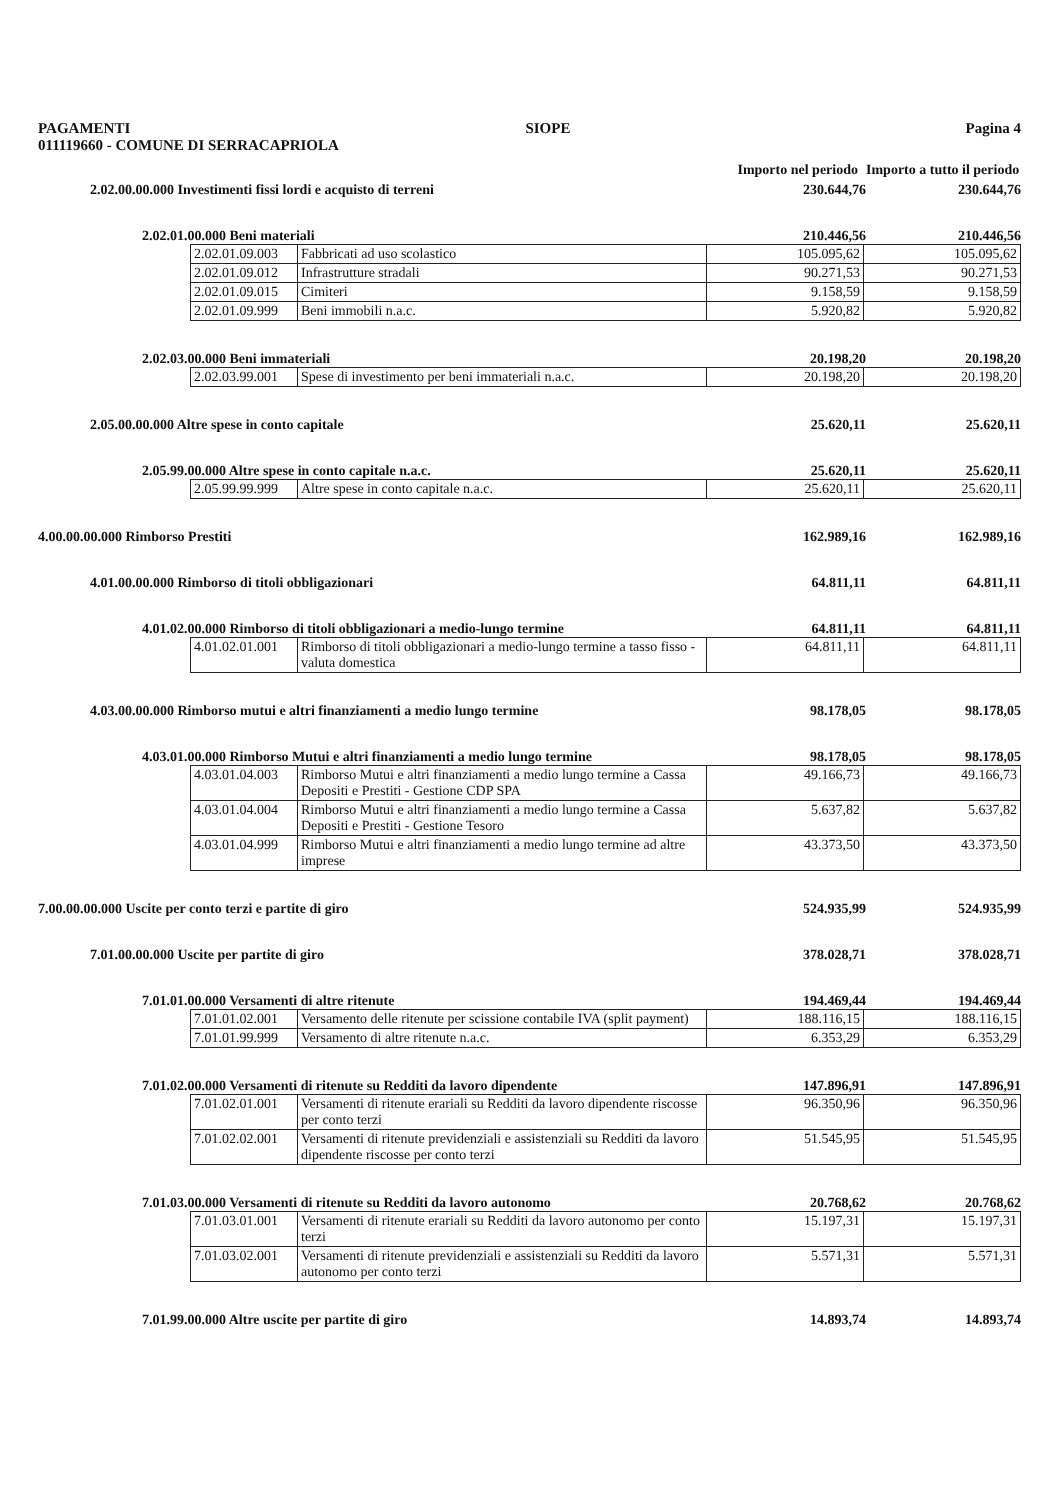PAGAMENTI SIOPE Pagina 4
011119660 - COMUNE DI SERRACAPRIOLA
Importo nel periodo Importo a tutto il periodo
2.02.00.00.000 Investimenti fissi lordi e acquisto di terreni 230.644,76 230.644,76
2.02.01.00.000 Beni materiali 210.446,56 210.446,56
| 2.02.01.09.003 | Fabbricati ad uso scolastico | 105.095,62 | 105.095,62 |
| 2.02.01.09.012 | Infrastrutture stradali | 90.271,53 | 90.271,53 |
| 2.02.01.09.015 | Cimiteri | 9.158,59 | 9.158,59 |
| 2.02.01.09.999 | Beni immobili n.a.c. | 5.920,82 | 5.920,82 |
2.02.03.00.000 Beni immateriali 20.198,20 20.198,20
| 2.02.03.99.001 | Spese di investimento per beni immateriali n.a.c. | 20.198,20 | 20.198,20 |
2.05.00.00.000 Altre spese in conto capitale 25.620,11 25.620,11
2.05.99.00.000 Altre spese in conto capitale n.a.c. 25.620,11 25.620,11
| 2.05.99.99.999 | Altre spese in conto capitale n.a.c. | 25.620,11 | 25.620,11 |
4.00.00.00.000 Rimborso Prestiti 162.989,16 162.989,16
4.01.00.00.000 Rimborso di titoli obbligazionari 64.811,11 64.811,11
4.01.02.00.000 Rimborso di titoli obbligazionari a medio-lungo termine 64.811,11 64.811,11
| 4.01.02.01.001 | Rimborso di titoli obbligazionari a medio-lungo termine a tasso fisso - valuta domestica | 64.811,11 | 64.811,11 |
4.03.00.00.000 Rimborso mutui e altri finanziamenti a medio lungo termine 98.178,05 98.178,05
4.03.01.00.000 Rimborso Mutui e altri finanziamenti a medio lungo termine 98.178,05 98.178,05
| 4.03.01.04.003 | Rimborso Mutui e altri finanziamenti a medio lungo termine a Cassa Depositi e Prestiti - Gestione CDP SPA | 49.166,73 | 49.166,73 |
| 4.03.01.04.004 | Rimborso Mutui e altri finanziamenti a medio lungo termine a Cassa Depositi e Prestiti - Gestione Tesoro | 5.637,82 | 5.637,82 |
| 4.03.01.04.999 | Rimborso Mutui e altri finanziamenti a medio lungo termine ad altre imprese | 43.373,50 | 43.373,50 |
7.00.00.00.000 Uscite per conto terzi e partite di giro 524.935,99 524.935,99
7.01.00.00.000 Uscite per partite di giro 378.028,71 378.028,71
7.01.01.00.000 Versamenti di altre ritenute 194.469,44 194.469,44
| 7.01.01.02.001 | Versamento delle ritenute per scissione contabile IVA (split payment) | 188.116,15 | 188.116,15 |
| 7.01.01.99.999 | Versamento di altre ritenute n.a.c. | 6.353,29 | 6.353,29 |
7.01.02.00.000 Versamenti di ritenute su Redditi da lavoro dipendente 147.896,91 147.896,91
| 7.01.02.01.001 | Versamenti di ritenute erariali su Redditi da lavoro dipendente riscosse per conto terzi | 96.350,96 | 96.350,96 |
| 7.01.02.02.001 | Versamenti di ritenute previdenziali e assistenziali su Redditi da lavoro dipendente riscosse per conto terzi | 51.545,95 | 51.545,95 |
7.01.03.00.000 Versamenti di ritenute su Redditi da lavoro autonomo 20.768,62 20.768,62
| 7.01.03.01.001 | Versamenti di ritenute erariali su Redditi da lavoro autonomo per conto terzi | 15.197,31 | 15.197,31 |
| 7.01.03.02.001 | Versamenti di ritenute previdenziali e assistenziali su Redditi da lavoro autonomo per conto terzi | 5.571,31 | 5.571,31 |
7.01.99.00.000 Altre uscite per partite di giro 14.893,74 14.893,74